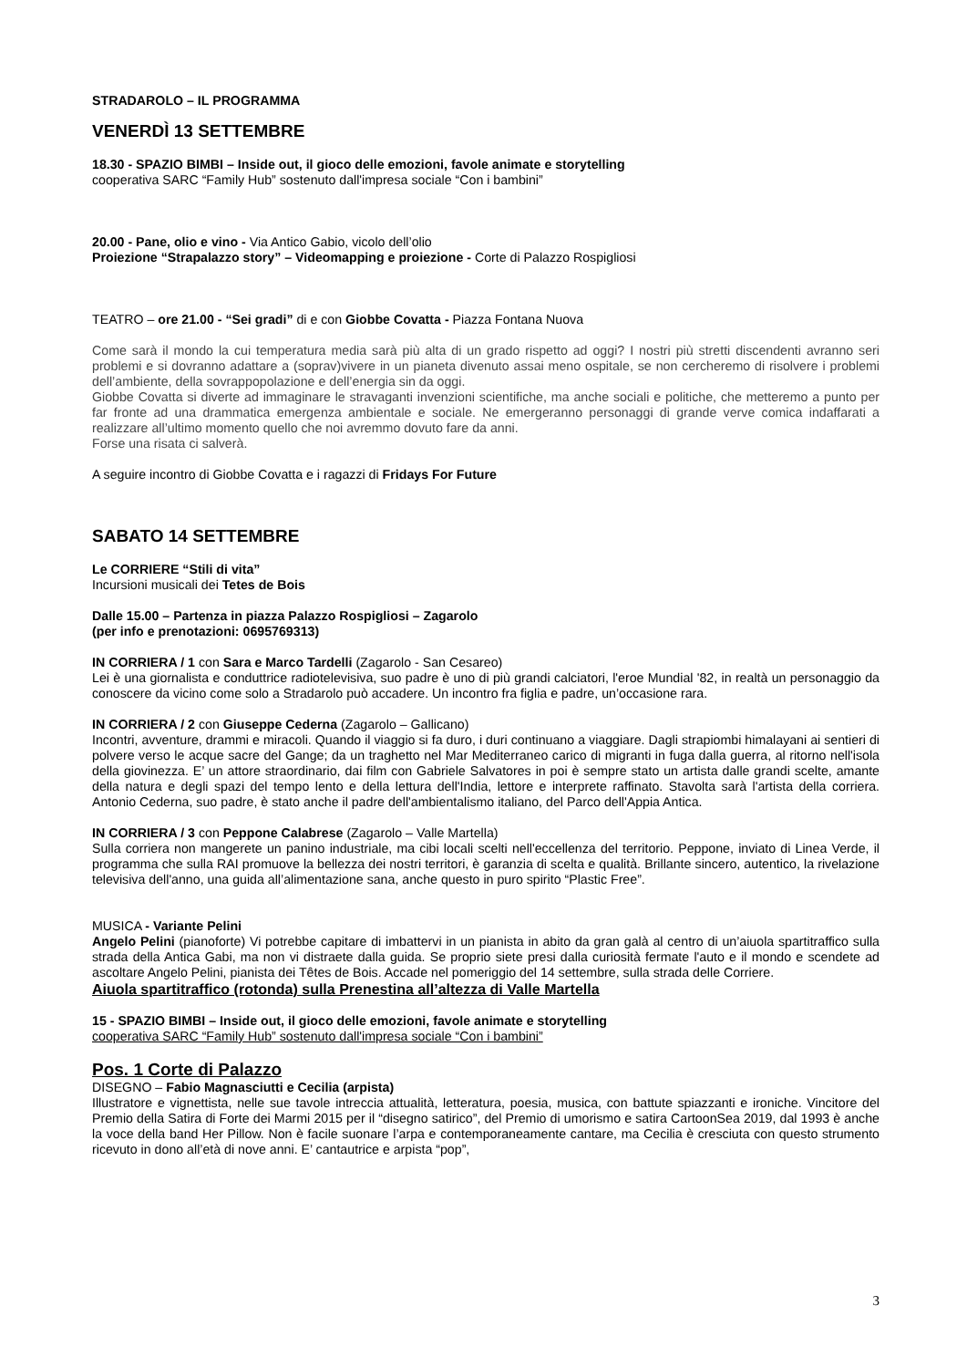STRADAROLO – IL PROGRAMMA
VENERDÌ 13 SETTEMBRE
18.30 - SPAZIO BIMBI – Inside out, il gioco delle emozioni, favole animate e storytelling
cooperativa SARC “Family Hub” sostenuto dall'impresa sociale “Con i bambini”
20.00 - Pane, olio e vino - Via Antico Gabio, vicolo dell’olio
Proiezione “Strapalazzo story” – Videomapping e proiezione - Corte di Palazzo Rospigliosi
TEATRO – ore 21.00 - “Sei gradi” di e con Giobbe Covatta - Piazza Fontana Nuova
Come sarà il mondo la cui temperatura media sarà più alta di un grado rispetto ad oggi? I nostri più stretti discendenti avranno seri problemi e si dovranno adattare a (soprav)vivere in un pianeta divenuto assai meno ospitale, se non cercheremo di risolvere i problemi dell’ambiente, della sovrappopolazione e dell’energia sin da oggi.
Giobbe Covatta si diverte ad immaginare le stravaganti invenzioni scientifiche, ma anche sociali e politiche, che metteremo a punto per far fronte ad una drammatica emergenza ambientale e sociale. Ne emergeranno personaggi di grande verve comica indaffarati a realizzare all’ultimo momento quello che noi avremmo dovuto fare da anni.
Forse una risata ci salverà.
A seguire incontro di Giobbe Covatta e i ragazzi di Fridays For Future
SABATO 14 SETTEMBRE
Le CORRIERE “Stili di vita”
Incursioni musicali dei Tetes de Bois
Dalle 15.00 – Partenza in piazza Palazzo Rospigliosi – Zagarolo
(per info e prenotazioni: 0695769313)
IN CORRIERA / 1 con Sara e Marco Tardelli (Zagarolo - San Cesareo)
Lei è una giornalista e conduttrice radiotelevisiva, suo padre è uno di più grandi calciatori, l'eroe Mundial '82, in realtà un personaggio da conoscere da vicino come solo a Stradarolo può accadere. Un incontro fra figlia e padre, un’occasione rara.
IN CORRIERA / 2 con Giuseppe Cederna (Zagarolo – Gallicano)
Incontri, avventure, drammi e miracoli. Quando il viaggio si fa duro, i duri continuano a viaggiare. Dagli strapiombi himalayani ai sentieri di polvere verso le acque sacre del Gange; da un traghetto nel Mar Mediterraneo carico di migranti in fuga dalla guerra, al ritorno nell'isola della giovinezza. E’ un attore straordinario, dai film con Gabriele Salvatores in poi è sempre stato un artista dalle grandi scelte, amante della natura e degli spazi del tempo lento e della lettura dell'India, lettore e interprete raffinato. Stavolta sarà l'artista della corriera. Antonio Cederna, suo padre, è stato anche il padre dell'ambientalismo italiano, del Parco dell'Appia Antica.
IN CORRIERA / 3 con Peppone Calabrese (Zagarolo – Valle Martella)
Sulla corriera non mangerete un panino industriale, ma cibi locali scelti nell'eccellenza del territorio. Peppone, inviato di Linea Verde, il programma che sulla RAI promuove la bellezza dei nostri territori, è garanzia di scelta e qualità. Brillante sincero, autentico, la rivelazione televisiva dell'anno, una guida all’alimentazione sana, anche questo in puro spirito “Plastic Free”.
MUSICA - Variante Pelini
Angelo Pelini (pianoforte) Vi potrebbe capitare di imbattervi in un pianista in abito da gran galà al centro di un’aiuola spartitraffico sulla strada della Antica Gabi, ma non vi distraete dalla guida. Se proprio siete presi dalla curiosità fermate l'auto e il mondo e scendete ad ascoltare Angelo Pelini, pianista dei Têtes de Bois. Accade nel pomeriggio del 14 settembre, sulla strada delle Corriere.
Aiuola spartitraffico (rotonda) sulla Prenestina all’altezza di Valle Martella
15 - SPAZIO BIMBI – Inside out, il gioco delle emozioni, favole animate e storytelling
cooperativa SARC “Family Hub” sostenuto dall'impresa sociale “Con i bambini”
Pos. 1 Corte di Palazzo
DISEGNO – Fabio Magnasciutti e Cecilia (arpista)
Illustratore e vignettista, nelle sue tavole intreccia attualità, letteratura, poesia, musica, con battute spiazzanti e ironiche. Vincitore del Premio della Satira di Forte dei Marmi 2015 per il “disegno satirico”, del Premio di umorismo e satira CartoonSea 2019, dal 1993 è anche la voce della band Her Pillow. Non è facile suonare l’arpa e contemporaneamente cantare, ma Cecilia è cresciuta con questo strumento ricevuto in dono all’età di nove anni. E’ cantautrice e arpista “pop”,
3